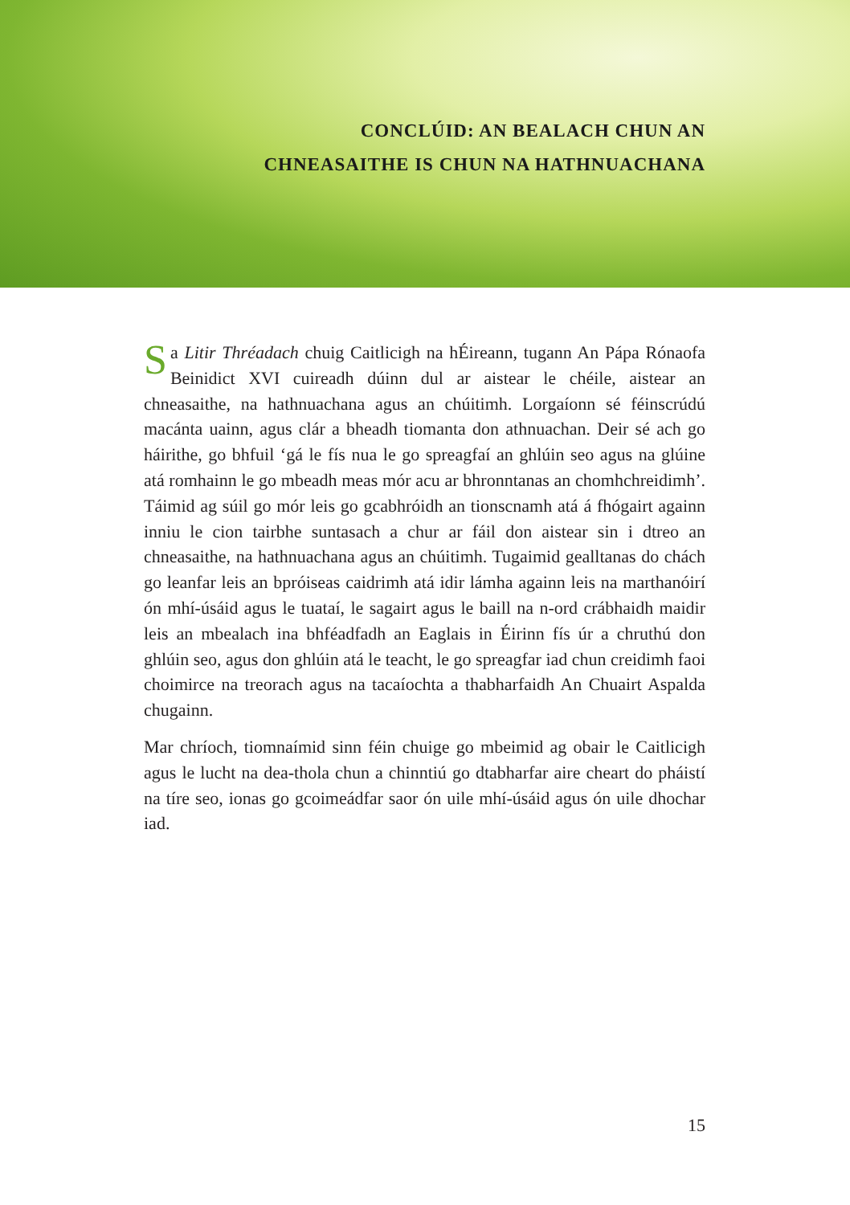CONCLÚID: AN BEALACH CHUN AN
CHNEASAITHE IS CHUN NA HATHNUACHANA
Sa Litir Thréadach chuig Caitlicigh na hÉireann, tugann An Pápa Rónaofa Beinidict XVI cuireadh dúinn dul ar aistear le chéile, aistear an chneasaithe, na hathnuachana agus an chúitimh. Lorgaíonn sé féinscrúdú macánta uainn, agus clár a bheadh tiomanta don athnuachan. Deir sé ach go háirithe, go bhfuil ‘gá le fís nua le go spreagfaí an ghlúin seo agus na glúine atá romhainn le go mbeadh meas mór acu ar bhronntanas an chomhchreidimh’. Táimid ag súil go mór leis go gcabhróidh an tionscnamh atá á fhógairt againn inniu le cion tairbhe suntasach a chur ar fáil don aistear sin i dtreo an chneasaithe, na hathnuachana agus an chúitimh. Tugaimid gealltanas do chách go leanfar leis an bpróiseas caidrimh atá idir lámha againn leis na marthanóirí ón mhí-úsáid agus le tuataí, le sagairt agus le baill na n-ord crábhaidh maidir leis an mbealach ina bhféadfadh an Eaglais in Éirinn fís úr a chruthú don ghlúin seo, agus don ghlúin atá le teacht, le go spreagfar iad chun creidimh faoi choimirce na treorach agus na tacaíochta a thabharfaidh An Chuairt Aspalda chugainn.
Mar chríoch, tiomnaímid sinn féin chuige go mbeimid ag obair le Caitlicigh agus le lucht na dea-thola chun a chinntiú go dtabharfar aire cheart do pháistí na tíre seo, ionas go gcoimeádfar saor ón uile mhí-úsáid agus ón uile dhochar iad.
15